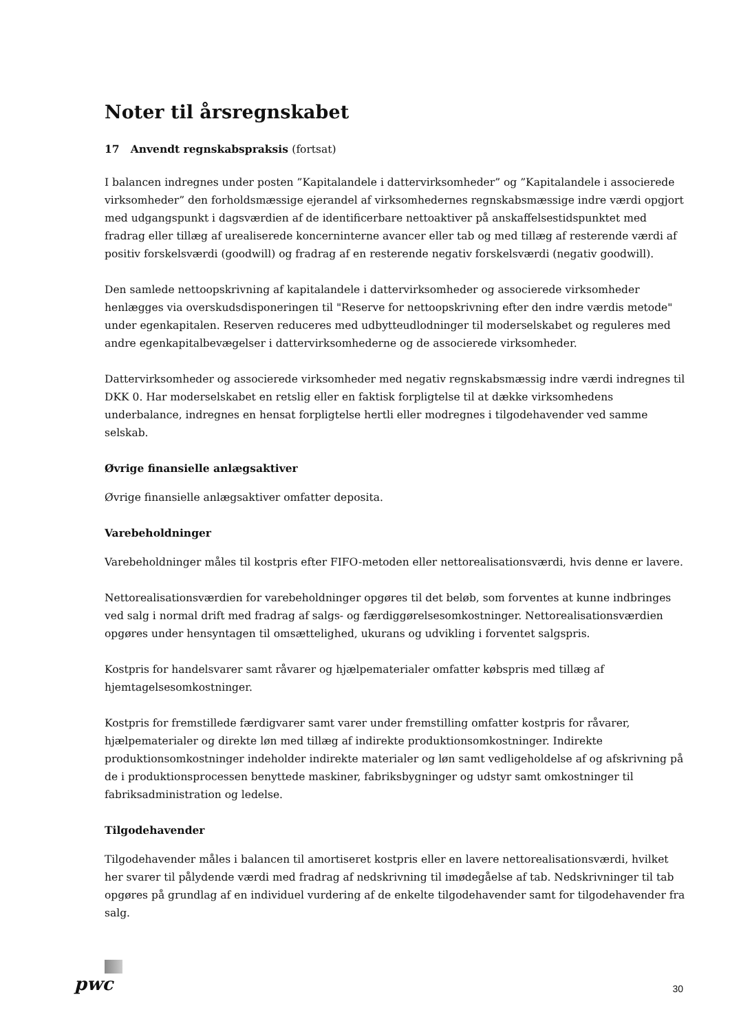Noter til årsregnskabet
17 Anvendt regnskabspraksis (fortsat)
I balancen indregnes under posten ”Kapitalandele i dattervirksomheder” og ”Kapitalandele i associerede virksomheder” den forholdsmæssige ejerandel af virksomhedernes regnskabsmæssige indre værdi opgjort med udgangspunkt i dagsværdien af de identificerbare nettoaktiver på anskaffelsestidspunktet med fradrag eller tillæg af urealiserede koncerninterne avancer eller tab og med tillæg af resterende værdi af positiv forskelsværdi (goodwill) og fradrag af en resterende negativ forskelsværdi (negativ goodwill).
Den samlede nettoopskrivning af kapitalandele i dattervirksomheder og associerede virksomheder henlægges via overskudsdisponeringen til "Reserve for nettoopskrivning efter den indre værdis metode" under egenkapitalen. Reserven reduceres med udbytteudlodninger til moderselskabet og reguleres med andre egenkapitalbevægelser i dattervirksomhederne og de associerede virksomheder.
Dattervirksomheder og associerede virksomheder med negativ regnskabsmæssig indre værdi indregnes til DKK 0. Har moderselskabet en retslig eller en faktisk forpligtelse til at dække virksomhedens underbalance, indregnes en hensat forpligtelse hertli eller modregnes i tilgodehavender ved samme selskab.
Øvrige finansielle anlægsaktiver
Øvrige finansielle anlægsaktiver omfatter deposita.
Varebeholdninger
Varebeholdninger måles til kostpris efter FIFO-metoden eller nettorealisationsværdi, hvis denne er lavere.
Nettorealisationsværdien for varebeholdninger opgøres til det beløb, som forventes at kunne indbringes ved salg i normal drift med fradrag af salgs- og færdiggørelsesomkostninger. Nettorealisationsværdien opgøres under hensyntagen til omsættelighed, ukurans og udvikling i forventet salgspris.
Kostpris for handelsvarer samt råvarer og hjælpematerialer omfatter købspris med tillæg af hjemtagelsesomkostninger.
Kostpris for fremstillede færdigvarer samt varer under fremstilling omfatter kostpris for råvarer, hjælpematerialer og direkte løn med tillæg af indirekte produktionsomkostninger. Indirekte produktionsomkostninger indeholder indirekte materialer og løn samt vedligeholdelse af og afskrivning på de i produktionsprocessen benyttede maskiner, fabriksbygninger og udstyr samt omkostninger til fabriksadministration og ledelse.
Tilgodehavender
Tilgodehavender måles i balancen til amortiseret kostpris eller en lavere nettorealisationsværdi, hvilket her svarer til pålydende værdi med fradrag af nedskrivning til imødegåelse af tab. Nedskrivninger til tab opgøres på grundlag af en individuel vurdering af de enkelte tilgodehavender samt for tilgodehavender fra salg.
pwc
30